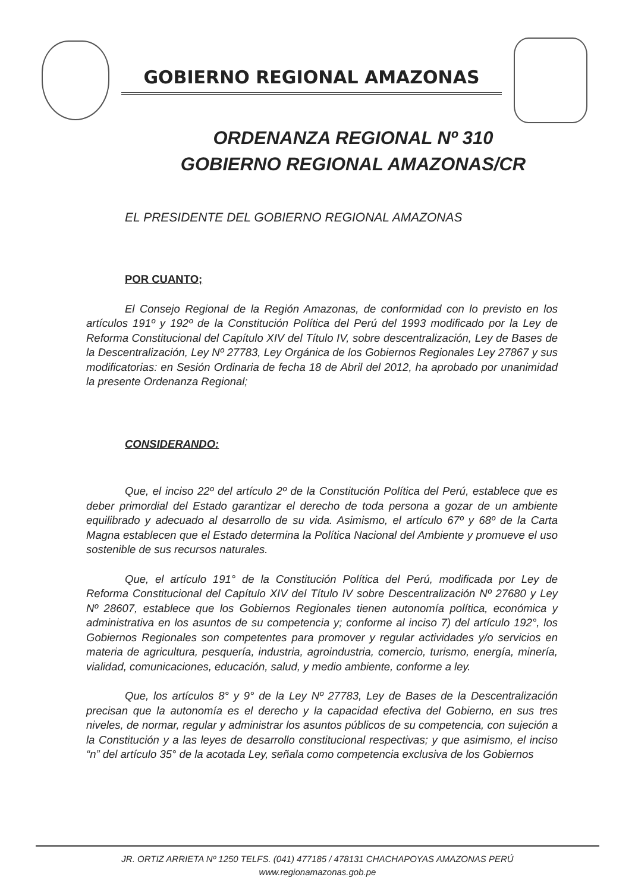GOBIERNO REGIONAL AMAZONAS
ORDENANZA REGIONAL Nº 310
GOBIERNO REGIONAL AMAZONAS/CR
EL PRESIDENTE DEL GOBIERNO REGIONAL AMAZONAS
POR CUANTO;
El Consejo Regional de la Región Amazonas, de conformidad con lo previsto en los artículos 191º y 192º de la Constitución Política del Perú del 1993 modificado por la Ley de Reforma Constitucional del Capítulo XIV del Título IV, sobre descentralización, Ley de Bases de la Descentralización, Ley Nº 27783, Ley Orgánica de los Gobiernos Regionales Ley 27867 y sus modificatorias: en Sesión Ordinaria de fecha 18 de Abril del 2012, ha aprobado por unanimidad la presente Ordenanza Regional;
CONSIDERANDO:
Que, el inciso 22º del artículo 2º de la Constitución Política del Perú, establece que es deber primordial del Estado garantizar el derecho de toda persona a gozar de un ambiente equilibrado y adecuado al desarrollo de su vida. Asimismo, el artículo 67º y 68º de la Carta Magna establecen que el Estado determina la Política Nacional del Ambiente y promueve el uso sostenible de sus recursos naturales.
Que, el artículo 191° de la Constitución Política del Perú, modificada por Ley de Reforma Constitucional del Capítulo XIV del Título IV sobre Descentralización Nº 27680 y Ley Nº 28607, establece que los Gobiernos Regionales tienen autonomía política, económica y administrativa en los asuntos de su competencia y; conforme al inciso 7) del artículo 192°, los Gobiernos Regionales son competentes para promover y regular actividades y/o servicios en materia de agricultura, pesquería, industria, agroindustria, comercio, turismo, energía, minería, vialidad, comunicaciones, educación, salud, y medio ambiente, conforme a ley.
Que, los artículos 8° y 9° de la Ley Nº 27783, Ley de Bases de la Descentralización precisan que la autonomía es el derecho y la capacidad efectiva del Gobierno, en sus tres niveles, de normar, regular y administrar los asuntos públicos de su competencia, con sujeción a la Constitución y a las leyes de desarrollo constitucional respectivas; y que asimismo, el inciso “n” del artículo 35° de la acotada Ley, señala como competencia exclusiva de los Gobiernos
JR. ORTIZ ARRIETA Nº 1250 TELFS. (041) 477185 / 478131 CHACHAPOYAS AMAZONAS PERÚ
www.regionamazonas.gob.pe